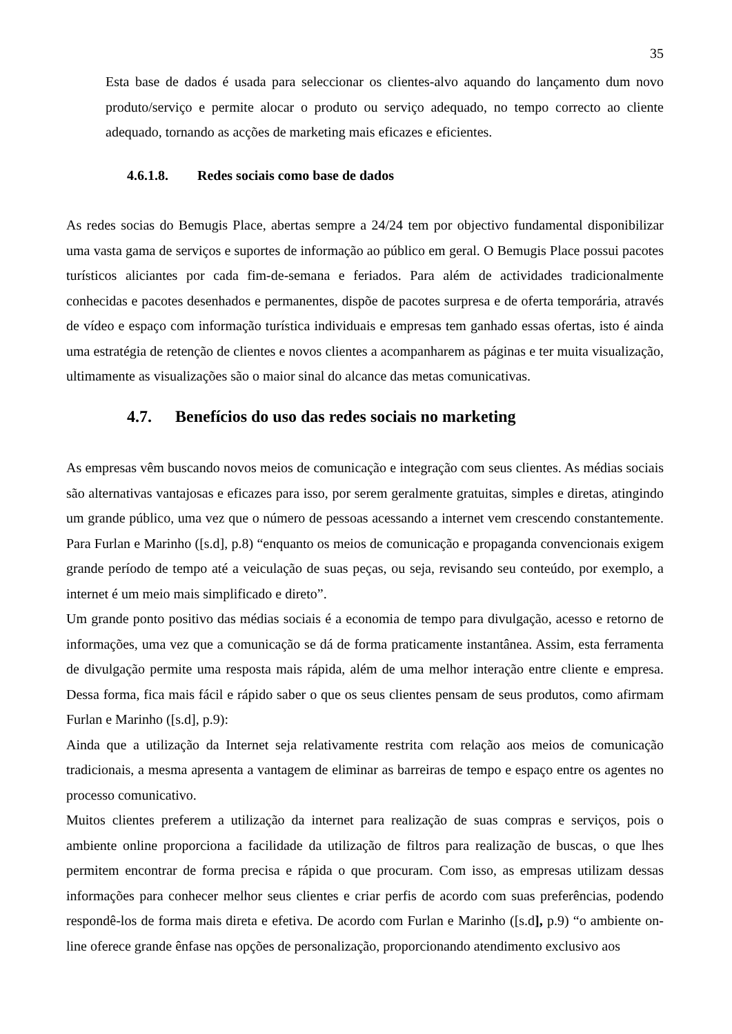35
Esta base de dados é usada para seleccionar os clientes-alvo aquando do lançamento dum novo produto/serviço e permite alocar o produto ou serviço adequado, no tempo correcto ao cliente adequado, tornando as acções de marketing mais eficazes e eficientes.
4.6.1.8. Redes sociais como base de dados
As redes socias do Bemugis Place, abertas sempre a 24/24 tem por objectivo fundamental disponibilizar uma vasta gama de serviços e suportes de informação ao público em geral. O Bemugis Place possui pacotes turísticos aliciantes por cada fim-de-semana e feriados. Para além de actividades tradicionalmente conhecidas e pacotes desenhados e permanentes, dispõe de pacotes surpresa e de oferta temporária, através de vídeo e espaço com informação turística individuais e empresas tem ganhado essas ofertas, isto é ainda uma estratégia de retenção de clientes e novos clientes a acompanharem as páginas e ter muita visualização, ultimamente as visualizações são o maior sinal do alcance das metas comunicativas.
4.7. Benefícios do uso das redes sociais no marketing
As empresas vêm buscando novos meios de comunicação e integração com seus clientes. As médias sociais são alternativas vantajosas e eficazes para isso, por serem geralmente gratuitas, simples e diretas, atingindo um grande público, uma vez que o número de pessoas acessando a internet vem crescendo constantemente. Para Furlan e Marinho ([s.d], p.8) “enquanto os meios de comunicação e propaganda convencionais exigem grande período de tempo até a veiculação de suas peças, ou seja, revisando seu conteúdo, por exemplo, a internet é um meio mais simplificado e direto”.
Um grande ponto positivo das médias sociais é a economia de tempo para divulgação, acesso e retorno de informações, uma vez que a comunicação se dá de forma praticamente instantânea. Assim, esta ferramenta de divulgação permite uma resposta mais rápida, além de uma melhor interação entre cliente e empresa. Dessa forma, fica mais fácil e rápido saber o que os seus clientes pensam de seus produtos, como afirmam Furlan e Marinho ([s.d], p.9):
Ainda que a utilização da Internet seja relativamente restrita com relação aos meios de comunicação tradicionais, a mesma apresenta a vantagem de eliminar as barreiras de tempo e espaço entre os agentes no processo comunicativo.
Muitos clientes preferem a utilização da internet para realização de suas compras e serviços, pois o ambiente online proporciona a facilidade da utilização de filtros para realização de buscas, o que lhes permitem encontrar de forma precisa e rápida o que procuram. Com isso, as empresas utilizam dessas informações para conhecer melhor seus clientes e criar perfis de acordo com suas preferências, podendo respondê-los de forma mais direta e efetiva. De acordo com Furlan e Marinho ([s.d], p.9) “o ambiente on-line oferece grande ênfase nas opções de personalização, proporcionando atendimento exclusivo aos